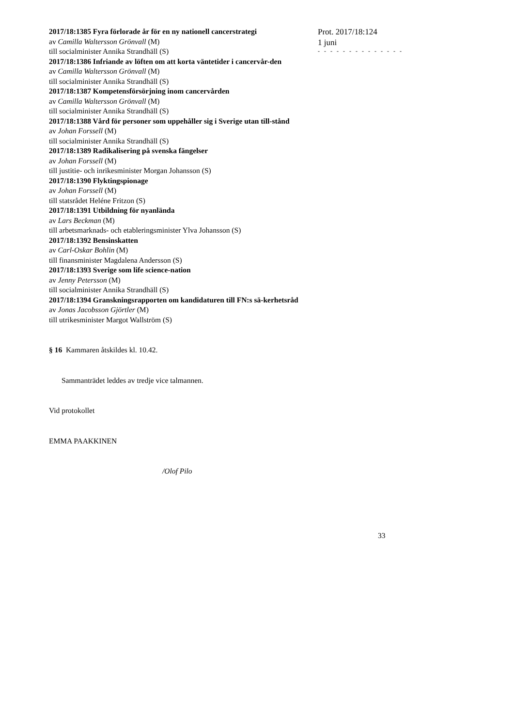2017/18:1385 Fyra förlorade år för en ny nationell cancerstrategi
av Camilla Waltersson Grönvall (M)
till socialminister Annika Strandhäll (S)
2017/18:1386 Infriande av löften om att korta väntetider i cancervår-den
av Camilla Waltersson Grönvall (M)
till socialminister Annika Strandhäll (S)
2017/18:1387 Kompetensförsörjning inom cancervården
av Camilla Waltersson Grönvall (M)
till socialminister Annika Strandhäll (S)
2017/18:1388 Vård för personer som uppehåller sig i Sverige utan till-stånd
av Johan Forssell (M)
till socialminister Annika Strandhäll (S)
2017/18:1389 Radikalisering på svenska fängelser
av Johan Forssell (M)
till justitie- och inrikesminister Morgan Johansson (S)
2017/18:1390 Flyktingspionage
av Johan Forssell (M)
till statsrådet Heléne Fritzon (S)
2017/18:1391 Utbildning för nyanlända
av Lars Beckman (M)
till arbetsmarknads- och etableringsminister Ylva Johansson (S)
2017/18:1392 Bensinskatten
av Carl-Oskar Bohlin (M)
till finansminister Magdalena Andersson (S)
2017/18:1393 Sverige som life science-nation
av Jenny Petersson (M)
till socialminister Annika Strandhäll (S)
2017/18:1394 Granskningsrapporten om kandidaturen till FN:s sä-kerhetsråd
av Jonas Jacobsson Gjörtler (M)
till utrikesminister Margot Wallström (S)
§ 16 Kammaren åtskildes kl. 10.42.
Sammanträdet leddes av tredje vice talmannen.
Vid protokollet
EMMA PAAKKINEN
/Olof Pilo
Prot. 2017/18:124
1 juni
- - - - - - - - - - - - - -
33